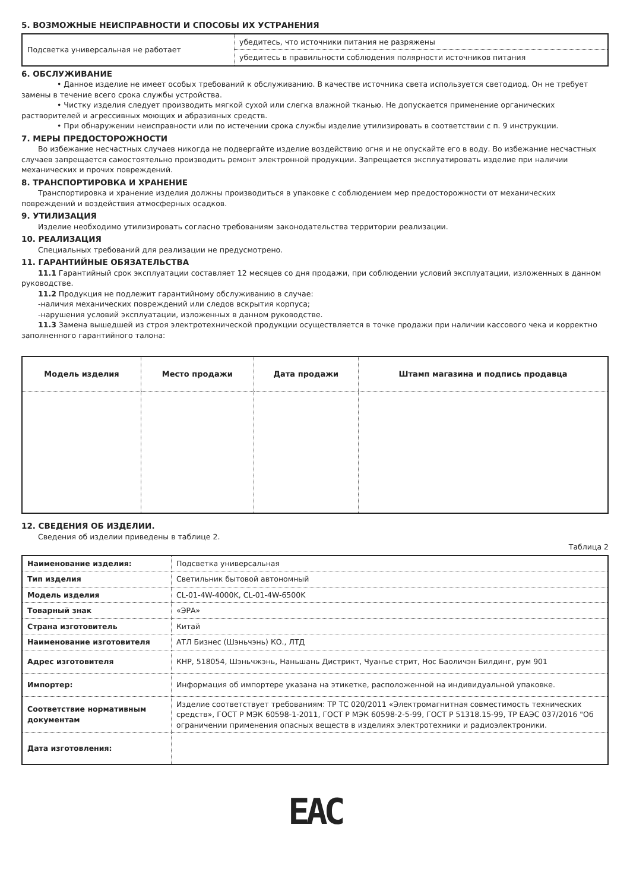5. ВОЗМОЖНЫЕ НЕИСПРАВНОСТИ И СПОСОБЫ ИХ УСТРАНЕНИЯ
| Подсветка универсальная не работает | убедитесь, что источники питания не разряжены |
| | убедитесь в правильности соблюдения полярности источников питания |
6. ОБСЛУЖИВАНИЕ
• Данное изделие не имеет особых требований к обслуживанию. В качестве источника света используется светодиод. Он не требует замены в течение всего срока службы устройства.
• Чистку изделия следует производить мягкой сухой или слегка влажной тканью. Не допускается применение органических растворителей и агрессивных моющих и абразивных средств.
• При обнаружении неисправности или по истечении срока службы изделие утилизировать в соответствии с п. 9 инструкции.
7. МЕРЫ ПРЕДОСТОРОЖНОСТИ
Во избежание несчастных случаев никогда не подвергайте изделие воздействию огня и не опускайте его в воду. Во избежание несчастных случаев запрещается самостоятельно производить ремонт электронной продукции. Запрещается эксплуатировать изделие при наличии механических и прочих повреждений.
8. ТРАНСПОРТИРОВКА И ХРАНЕНИЕ
Транспортировка и хранение изделия должны производиться в упаковке с соблюдением мер предосторожности от механических повреждений и воздействия атмосферных осадков.
9. УТИЛИЗАЦИЯ
Изделие необходимо утилизировать согласно требованиям законодательства территории реализации.
10. РЕАЛИЗАЦИЯ
Специальных требований для реализации не предусмотрено.
11. ГАРАНТИЙНЫЕ ОБЯЗАТЕЛЬСТВА
11.1 Гарантийный срок эксплуатации составляет 12 месяцев со дня продажи, при соблюдении условий эксплуатации, изложенных в данном руководстве.
11.2 Продукция не подлежит гарантийному обслуживанию в случае:
-наличия механических повреждений или следов вскрытия корпуса;
-нарушения условий эксплуатации, изложенных в данном руководстве.
11.3 Замена вышедшей из строя электротехнической продукции осуществляется в точке продажи при наличии кассового чека и корректно заполненного гарантийного талона:
| Модель изделия | Место продажи | Дата продажи | Штамп магазина и подпись продавца |
| --- | --- | --- | --- |
12. СВЕДЕНИЯ ОБ ИЗДЕЛИИ.
Сведения об изделии приведены в таблице 2.
Таблица 2
| Наименование изделия: | Подсветка универсальная |
| Тип изделия | Светильник бытовой автономный |
| Модель изделия | CL-01-4W-4000K, CL-01-4W-6500K |
| Товарный знак | «ЭРА» |
| Страна изготовитель | Китай |
| Наименование изготовителя | АТЛ Бизнес (Шэньчэнь) КО., ЛТД |
| Адрес изготовителя | КНР, 518054, Шэньчжэнь, Наньшань Дистрикт, Чуанъе стрит, Нос Баоличэн Билдинг, рум 901 |
| Импортер: | Информация об импортере указана на этикетке, расположенной на индивидуальной упаковке. |
| Соответствие нормативным документам | Изделие соответствует требованиям: ТР ТС 020/2011 «Электромагнитная совместимость технических средств», ГОСТ Р МЭК 60598-1-2011, ГОСТ Р МЭК 60598-2-5-99, ГОСТ Р 51318.15-99, ТР ЕАЭС 037/2016 "Об ограничении применения опасных веществ в изделиях электротехники и радиоэлектроники. |
| Дата изготовления: | |
EAC